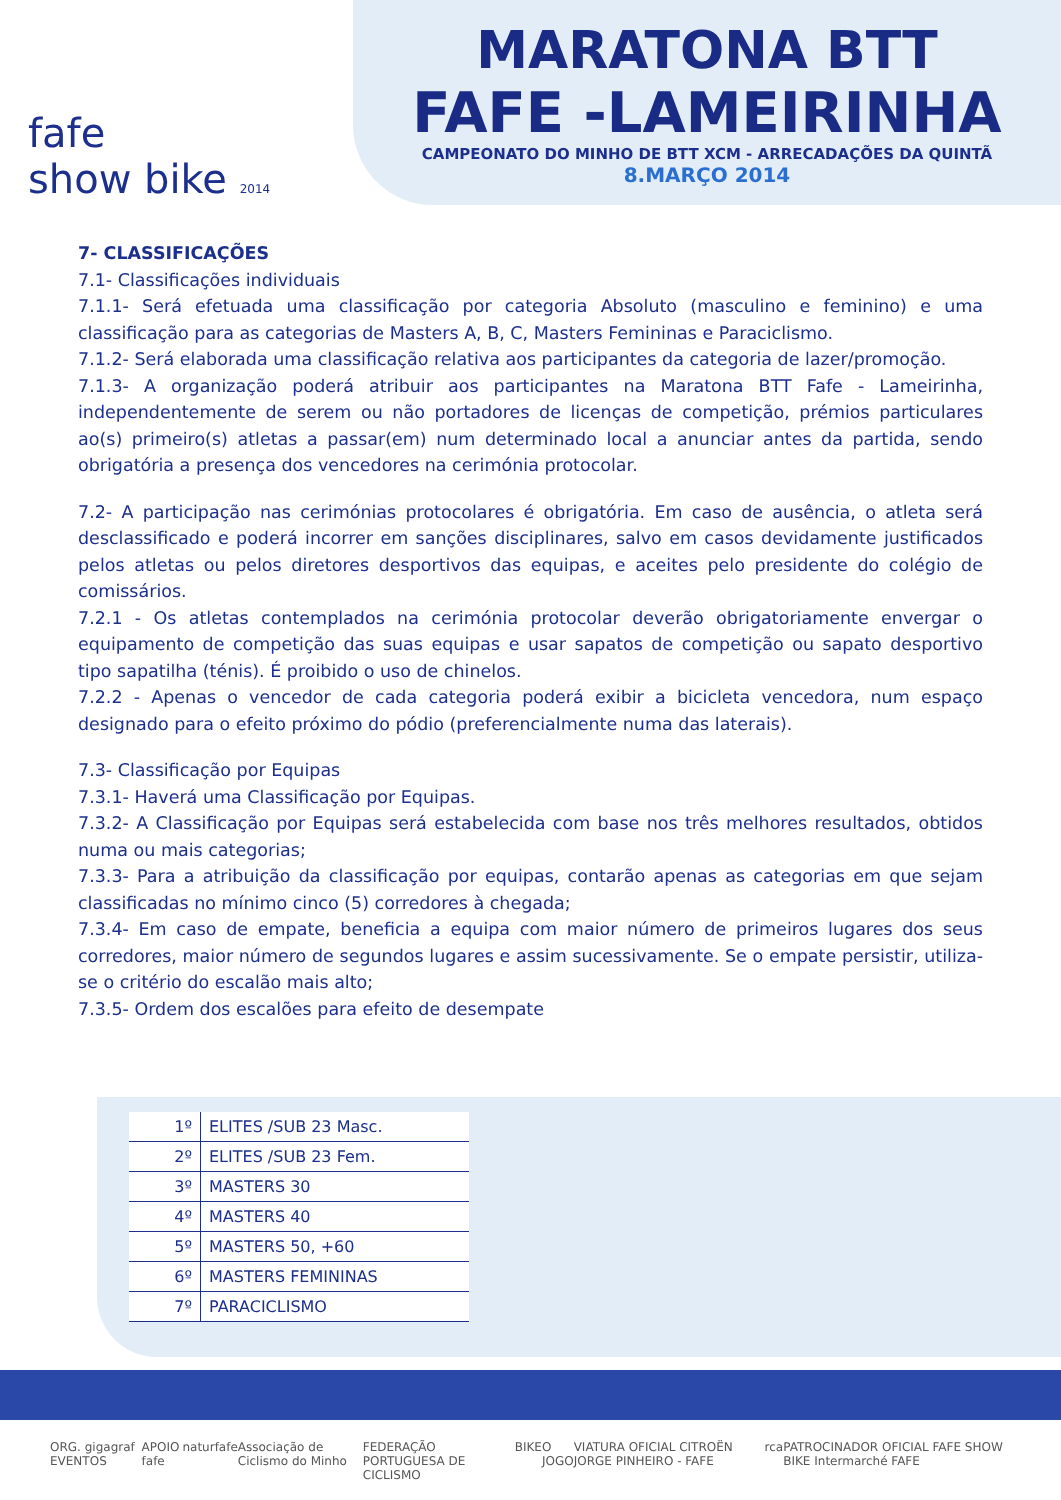fafe
show bike 2014
MARATONA BTT
FAFE -LAMEIRINHA
CAMPEONATO DO MINHO DE BTT XCM - ARRECADAÇÕES DA QUINTÃ
8.MARÇO 2014
7- CLASSIFICAÇÕES
7.1- Classificações individuais
7.1.1- Será efetuada uma classificação por categoria Absoluto (masculino e feminino) e uma classificação para as categorias de Masters A, B, C, Masters Femininas e Paraciclismo.
7.1.2- Será elaborada uma classificação relativa aos participantes da categoria de lazer/promoção.
7.1.3- A organização poderá atribuir aos participantes na Maratona BTT Fafe - Lameirinha, independentemente de serem ou não portadores de licenças de competição, prémios particulares ao(s) primeiro(s) atletas a passar(em) num determinado local a anunciar antes da partida, sendo obrigatória a presença dos vencedores na cerimónia protocolar.
7.2- A participação nas cerimónias protocolares é obrigatória. Em caso de ausência, o atleta será desclassificado e poderá incorrer em sanções disciplinares, salvo em casos devidamente justificados pelos atletas ou pelos diretores desportivos das equipas, e aceites pelo presidente do colégio de comissários.
7.2.1 - Os atletas contemplados na cerimónia protocolar deverão obrigatoriamente envergar o equipamento de competição das suas equipas e usar sapatos de competição ou sapato desportivo tipo sapatilha (ténis). É proibido o uso de chinelos.
7.2.2 - Apenas o vencedor de cada categoria poderá exibir a bicicleta vencedora, num espaço designado para o efeito próximo do pódio (preferencialmente numa das laterais).
7.3- Classificação por Equipas
7.3.1- Haverá uma Classificação por Equipas.
7.3.2- A Classificação por Equipas será estabelecida com base nos três melhores resultados, obtidos numa ou mais categorias;
7.3.3- Para a atribuição da classificação por equipas, contarão apenas as categorias em que sejam classificadas no mínimo cinco (5) corredores à chegada;
7.3.4- Em caso de empate, beneficia a equipa com maior número de primeiros lugares dos seus corredores, maior número de segundos lugares e assim sucessivamente. Se o empate persistir, utiliza-se o critério do escalão mais alto;
7.3.5- Ordem dos escalões para efeito de desempate
| 1º | ELITES /SUB 23 Masc. |
| 2º | ELITES /SUB 23 Fem. |
| 3º | MASTERS 30 |
| 4º | MASTERS 40 |
| 5º | MASTERS 50, +60 |
| 6º | MASTERS FEMININAS |
| 7º | PARACICLISMO |
ORG. gigagraf EVENTOS APOIO fafe naturfafe Associação de Ciclismo do Minho FEDERAÇÃO PORTUGUESA DE CICLISMO BIKE O JOGO VIATURA OFICIAL CITROËN JORGE PINHEIRO - FAFE rca PATROCINADOR OFICIAL FAFE SHOW BIKE Intermarché FAFE